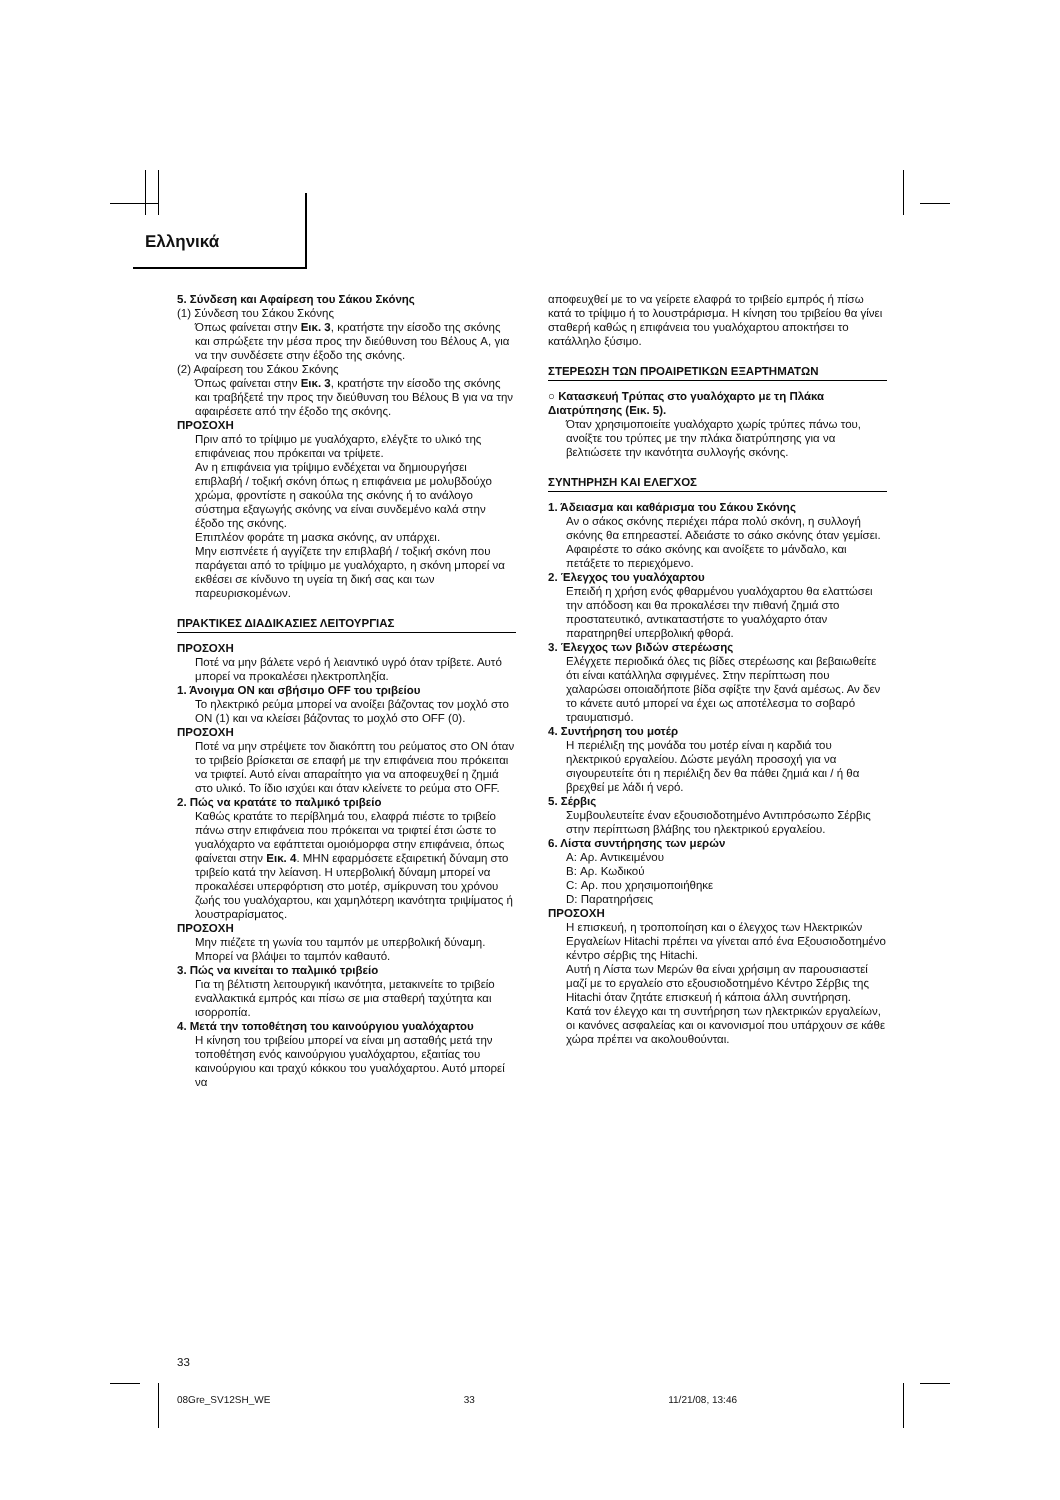Ελληνικά
5. Σύνδεση και Αφαίρεση του Σάκου Σκόνης
(1) Σύνδεση του Σάκου Σκόνης
Όπως φαίνεται στην Εικ. 3, κρατήστε την είσοδο της σκόνης και σπρώξετε την μέσα προς την διεύθυνση του Βέλους A, για να την συνδέσετε στην έξοδο της σκόνης.
(2) Αφαίρεση του Σάκου Σκόνης
Όπως φαίνεται στην Εικ. 3, κρατήστε την είσοδο της σκόνης και τραβήξετέ την προς την διεύθυνση του Βέλους B για να την αφαιρέσετε από την έξοδο της σκόνης.
ΠΡΟΣΟΧΗ
Πριν από το τρίψιμο με γυαλόχαρτο, ελέγξτε το υλικό της επιφάνειας που πρόκειται να τρίψετε.
Αν η επιφάνεια για τρίψιμο ενδέχεται να δημιουργήσει επιβλαβή / τοξική σκόνη όπως η επιφάνεια με μολυβδούχο χρώμα, φροντίστε η σακούλα της σκόνης ή το ανάλογο σύστημα εξαγωγής σκόνης να είναι συνδεμένο καλά στην έξοδο της σκόνης.
Επιπλέον φοράτε τη μασκα σκόνης, αν υπάρχει.
Μην εισπνέετε ή αγγίζετε την επιβλαβή / τοξική σκόνη που παράγεται από το τρίψιμο με γυαλόχαρτο, η σκόνη μπορεί να εκθέσει σε κίνδυνο τη υγεία τη δική σας και των παρευρισκομένων.
ΠΡΑΚΤΙΚΕΣ ΔΙΑΔΙΚΑΣΙΕΣ ΛΕΙΤΟΥΡΓΙΑΣ
ΠΡΟΣΟΧΗ
Ποτέ να μην βάλετε νερό ή λειαντικό υγρό όταν τρίβετε. Αυτό μπορεί να προκαλέσει ηλεκτροπληξία.
1. Άνοιγμα ON και σβήσιμο OFF του τριβείου
Το ηλεκτρικό ρεύμα μπορεί να ανοίξει βάζοντας τον μοχλό στο ON (1) και να κλείσει βάζοντας το μοχλό στο OFF (0).
ΠΡΟΣΟΧΗ
Ποτέ να μην στρέψετε τον διακόπτη του ρεύματος στο ON όταν το τριβείο βρίσκεται σε επαφή με την επιφάνεια που πρόκειται να τριφτεί. Αυτό είναι απαραίτητο για να αποφευχθεί η ζημιά στο υλικό. Το ίδιο ισχύει και όταν κλείνετε το ρεύμα στο OFF.
2. Πώς να κρατάτε το παλμικό τριβείο
Καθώς κρατάτε το περίβλημά του, ελαφρά πιέστε το τριβείο πάνω στην επιφάνεια που πρόκειται να τριφτεί έτσι ώστε το γυαλόχαρτο να εφάπτεται ομοιόμορφα στην επιφάνεια, όπως φαίνεται στην Εικ. 4. ΜΗΝ εφαρμόσετε εξαιρετική δύναμη στο τριβείο κατά την λείανση. Η υπερβολική δύναμη μπορεί να προκαλέσει υπερφόρτιση στο μοτέρ, σμίκρυνση του χρόνου ζωής του γυαλόχαρτου, και χαμηλότερη ικανότητα τριψίματος ή λουστραρίσματος.
ΠΡΟΣΟΧΗ
Μην πιέζετε τη γωνία του ταμπόν με υπερβολική δύναμη. Μπορεί να βλάψει το ταμπόν καθαυτό.
3. Πώς να κινείται το παλμικό τριβείο
Για τη βέλτιστη λειτουργική ικανότητα, μετακινείτε το τριβείο εναλλακτικά εμπρός και πίσω σε μια σταθερή ταχύτητα και ισορροπία.
4. Μετά την τοποθέτηση του καινούργιου γυαλόχαρτου
Η κίνηση του τριβείου μπορεί να είναι μη ασταθής μετά την τοποθέτηση ενός καινούργιου γυαλόχαρτου, εξαιτίας του καινούργιου και τραχύ κόκκου του γυαλόχαρτου. Αυτό μπορεί να
αποφευχθεί με το να γείρετε ελαφρά το τριβείο εμπρός ή πίσω κατά το τρίψιμο ή το λουστράρισμα. Η κίνηση του τριβείου θα γίνει σταθερή καθώς η επιφάνεια του γυαλόχαρτου αποκτήσει το κατάλληλο ξύσιμο.
ΣΤΕΡΕΩΣΗ ΤΩΝ ΠΡΟΑΙΡΕΤΙΚΩΝ ΕΞΑΡΤΗΜΑΤΩΝ
○ Κατασκευή Τρύπας στο γυαλόχαρτο με τη Πλάκα Διατρύπησης (Εικ. 5).
Όταν χρησιμοποιείτε γυαλόχαρτο χωρίς τρύπες πάνω του, ανοίξτε του τρύπες με την πλάκα διατρύπησης για να βελτιώσετε την ικανότητα συλλογής σκόνης.
ΣΥΝΤΗΡΗΣΗ ΚΑΙ ΕΛΕΓΧΟΣ
1. Άδειασμα και καθάρισμα του Σάκου Σκόνης
Αν ο σάκος σκόνης περιέχει πάρα πολύ σκόνη, η συλλογή σκόνης θα επηρεαστεί. Αδειάστε το σάκο σκόνης όταν γεμίσει.
Αφαιρέστε το σάκο σκόνης και ανοίξετε το μάνδαλο, και πετάξετε το περιεχόμενο.
2. Έλεγχος του γυαλόχαρτου
Επειδή η χρήση ενός φθαρμένου γυαλόχαρτου θα ελαττώσει την απόδοση και θα προκαλέσει την πιθανή ζημιά στο προστατευτικό, αντικαταστήστε το γυαλόχαρτο όταν παρατηρηθεί υπερβολική φθορά.
3. Έλεγχος των βιδών στερέωσης
Ελέγχετε περιοδικά όλες τις βίδες στερέωσης και βεβαιωθείτε ότι είναι κατάλληλα σφιγμένες. Στην περίπτωση που χαλαρώσει οποιαδήποτε βίδα σφίξτε την ξανά αμέσως. Αν δεν το κάνετε αυτό μπορεί να έχει ως αποτέλεσμα το σοβαρό τραυματισμό.
4. Συντήρηση του μοτέρ
Η περιέλιξη της μονάδα του μοτέρ είναι η καρδιά του ηλεκτρικού εργαλείου. Δώστε μεγάλη προσοχή για να σιγουρευτείτε ότι η περιέλιξη δεν θα πάθει ζημιά και / ή θα βρεχθεί με λάδι ή νερό.
5. Σέρβις
Συμβουλευτείτε έναν εξουσιοδοτημένο Αντιπρόσωπο Σέρβις στην περίπτωση βλάβης του ηλεκτρικού εργαλείου.
6. Λίστα συντήρησης των μερών
A: Αρ. Αντικειμένου
B: Αρ. Κωδικού
C: Αρ. που χρησιμοποιήθηκε
D: Παρατηρήσεις
ΠΡΟΣΟΧΗ
Η επισκευή, η τροποποίηση και ο έλεγχος των Ηλεκτρικών Εργαλείων Hitachi πρέπει να γίνεται από ένα Εξουσιοδοτημένο κέντρο σέρβις της Hitachi.
Αυτή η Λίστα των Μερών θα είναι χρήσιμη αν παρουσιαστεί μαζί με το εργαλείο στο εξουσιοδοτημένο Κέντρο Σέρβις της Hitachi όταν ζητάτε επισκευή ή κάποια άλλη συντήρηση.
Κατά τον έλεγχο και τη συντήρηση των ηλεκτρικών εργαλείων, οι κανόνες ασφαλείας και οι κανονισμοί που υπάρχουν σε κάθε χώρα πρέπει να ακολουθούνται.
33
08Gre_SV12SH_WE 33 11/21/08, 13:46